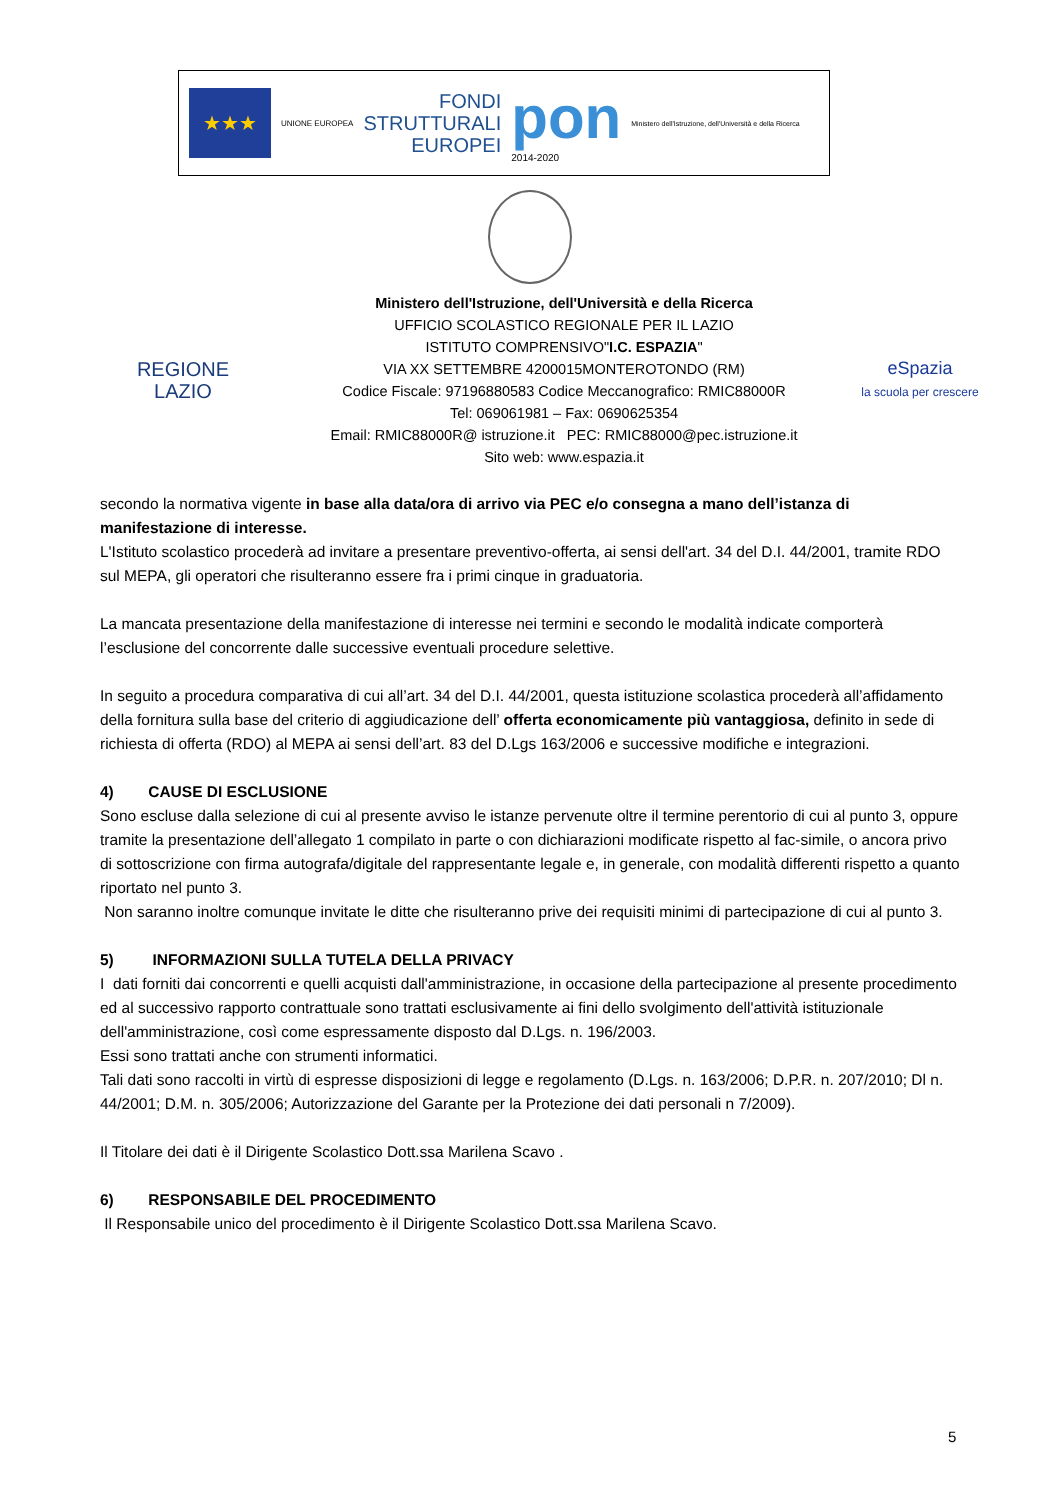★★★
UNIONE EUROPEA
FONDI
STRUTTURALI
EUROPEI
pon
2014-2020
Ministero dell'Istruzione, dell'Università e della Ricerca
REGIONE
LAZIO
Ministero dell'Istruzione, dell'Università e della Ricerca
UFFICIO SCOLASTICO REGIONALE PER IL LAZIO
ISTITUTO COMPRENSIVO"I.C. ESPAZIA"
VIA XX SETTEMBRE 4200015MONTEROTONDO (RM)
Codice Fiscale: 97196880583 Codice Meccanografico: RMIC88000R
Tel: 069061981 – Fax: 0690625354
Email: RMIC88000R@ istruzione.it PEC: RMIC88000@pec.istruzione.it
Sito web: www.espazia.it
eSpazia
la scuola per crescere
secondo la normativa vigente in base alla data/ora di arrivo via PEC e/o consegna a mano dell’istanza di manifestazione di interesse.
L'Istituto scolastico procederà ad invitare a presentare preventivo-offerta, ai sensi dell'art. 34 del D.I. 44/2001, tramite RDO sul MEPA, gli operatori che risulteranno essere fra i primi cinque in graduatoria.
La mancata presentazione della manifestazione di interesse nei termini e secondo le modalità indicate comporterà l’esclusione del concorrente dalle successive eventuali procedure selettive.
In seguito a procedura comparativa di cui all’art. 34 del D.I. 44/2001, questa istituzione scolastica procederà all’affidamento della fornitura sulla base del criterio di aggiudicazione dell’ offerta economicamente più vantaggiosa, definito in sede di richiesta di offerta (RDO) al MEPA ai sensi dell’art. 83 del D.Lgs 163/2006 e successive modifiche e integrazioni.
4) CAUSE DI ESCLUSIONE
Sono escluse dalla selezione di cui al presente avviso le istanze pervenute oltre il termine perentorio di cui al punto 3, oppure tramite la presentazione dell’allegato 1 compilato in parte o con dichiarazioni modificate rispetto al fac-simile, o ancora privo di sottoscrizione con firma autografa/digitale del rappresentante legale e, in generale, con modalità differenti rispetto a quanto riportato nel punto 3.
Non saranno inoltre comunque invitate le ditte che risulteranno prive dei requisiti minimi di partecipazione di cui al punto 3.
5) INFORMAZIONI SULLA TUTELA DELLA PRIVACY
I dati forniti dai concorrenti e quelli acquisti dall'amministrazione, in occasione della partecipazione al presente procedimento ed al successivo rapporto contrattuale sono trattati esclusivamente ai fini dello svolgimento dell'attività istituzionale dell'amministrazione, così come espressamente disposto dal D.Lgs. n. 196/2003.
Essi sono trattati anche con strumenti informatici.
Tali dati sono raccolti in virtù di espresse disposizioni di legge e regolamento (D.Lgs. n. 163/2006; D.P.R. n. 207/2010; Dl n. 44/2001; D.M. n. 305/2006; Autorizzazione del Garante per la Protezione dei dati personali n 7/2009).
Il Titolare dei dati è il Dirigente Scolastico Dott.ssa Marilena Scavo .
6) RESPONSABILE DEL PROCEDIMENTO
Il Responsabile unico del procedimento è il Dirigente Scolastico Dott.ssa Marilena Scavo.
5